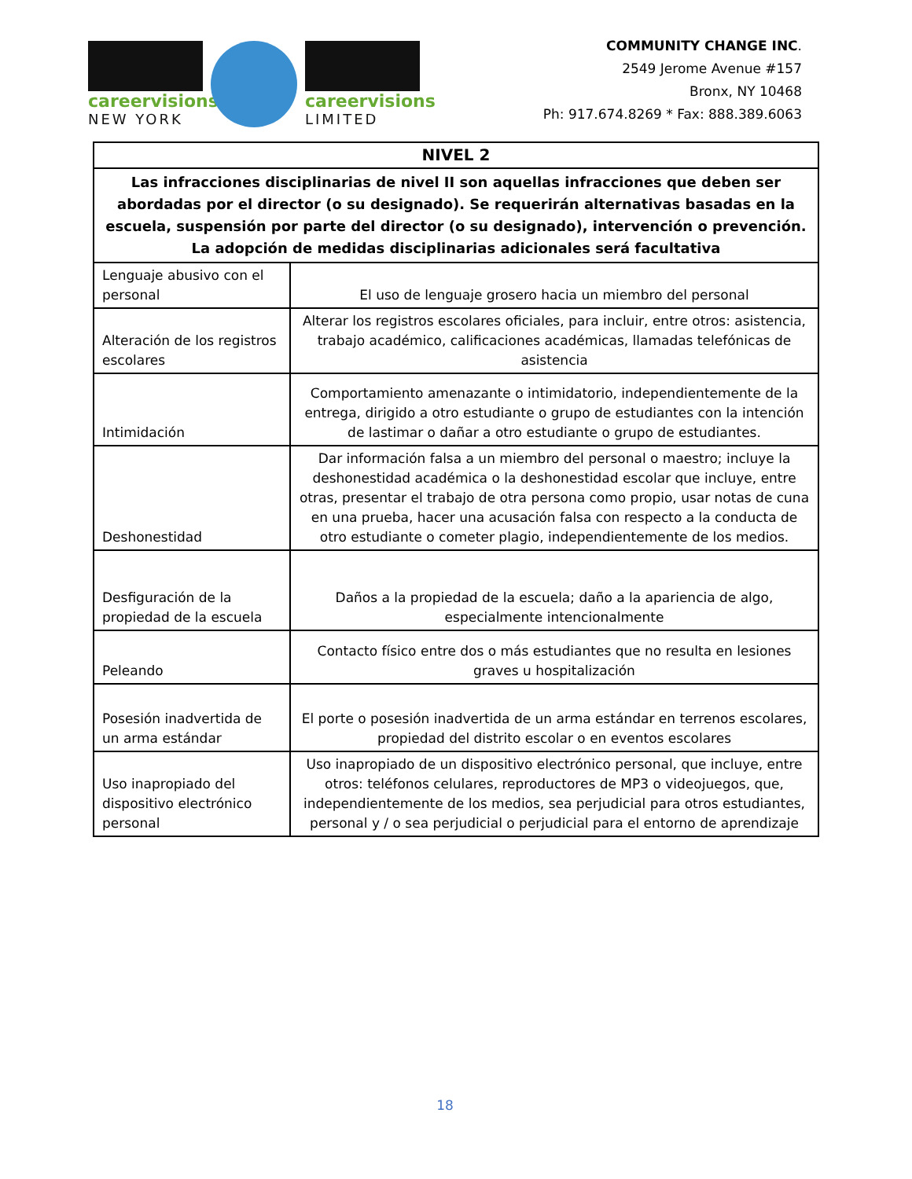careervisions
NEW YORK
careervisions
LIMITED
COMMUNITY CHANGE INC.
2549 Jerome Avenue #157
Bronx, NY 10468
Ph: 917.674.8269 * Fax: 888.389.6063
| NIVEL 2 | |
| --- | --- |
| Las infracciones disciplinarias de nivel II son aquellas infracciones que deben ser abordadas por el director (o su designado). Se requerirán alternativas basadas en la escuela, suspensión por parte del director (o su designado), intervención o prevención. La adopción de medidas disciplinarias adicionales será facultativa | |
| Lenguaje abusivo con el personal | El uso de lenguaje grosero hacia un miembro del personal |
| Alteración de los registros escolares | Alterar los registros escolares oficiales, para incluir, entre otros: asistencia, trabajo académico, calificaciones académicas, llamadas telefónicas de asistencia |
| Intimidación | Comportamiento amenazante o intimidatorio, independientemente de la entrega, dirigido a otro estudiante o grupo de estudiantes con la intención de lastimar o dañar a otro estudiante o grupo de estudiantes. |
| Deshonestidad | Dar información falsa a un miembro del personal o maestro; incluye la deshonestidad académica o la deshonestidad escolar que incluye, entre otras, presentar el trabajo de otra persona como propio, usar notas de cuna en una prueba, hacer una acusación falsa con respecto a la conducta de otro estudiante o cometer plagio, independientemente de los medios. |
| Desfiguración de la propiedad de la escuela | Daños a la propiedad de la escuela; daño a la apariencia de algo, especialmente intencionalmente |
| Peleando | Contacto físico entre dos o más estudiantes que no resulta en lesiones graves u hospitalización |
| Posesión inadvertida de un arma estándar | El porte o posesión inadvertida de un arma estándar en terrenos escolares, propiedad del distrito escolar o en eventos escolares |
| Uso inapropiado del dispositivo electrónico personal | Uso inapropiado de un dispositivo electrónico personal, que incluye, entre otros: teléfonos celulares, reproductores de MP3 o videojuegos, que, independientemente de los medios, sea perjudicial para otros estudiantes, personal y / o sea perjudicial o perjudicial para el entorno de aprendizaje |
18